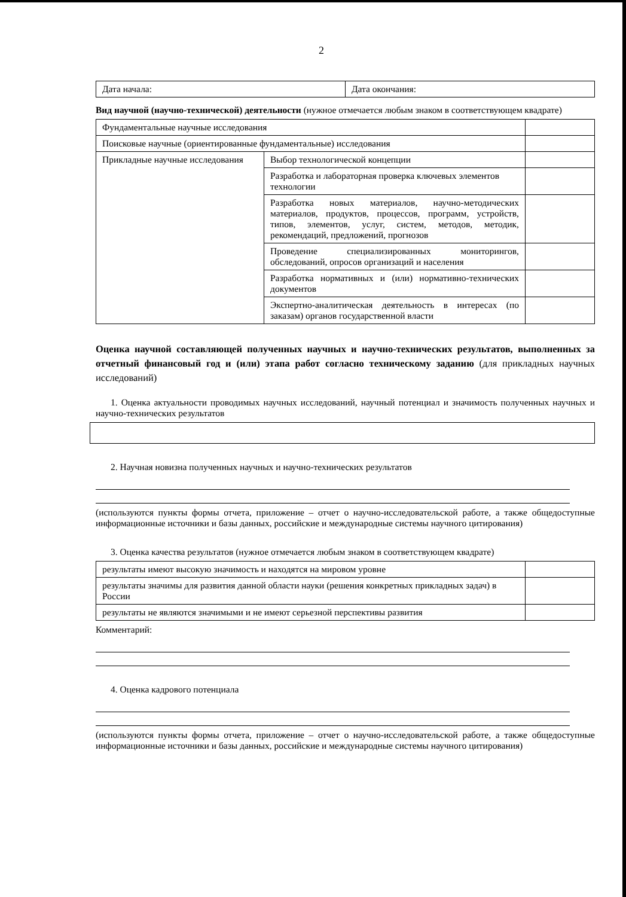2
| Дата начала: | Дата окончания: |
Вид научной (научно-технической) деятельности (нужное отмечается любым знаком в соответствующем квадрате)
| Фундаментальные научные исследования | | |
| Поисковые научные (ориентированные фундаментальные) исследования | | |
| Прикладные научные исследования | Выбор технологической концепции | |
| | Разработка и лабораторная проверка ключевых элементов технологии | |
| | Разработка новых материалов, научно-методических материалов, продуктов, процессов, программ, устройств, типов, элементов, услуг, систем, методов, методик, рекомендаций, предложений, прогнозов | |
| | Проведение специализированных мониторингов, обследований, опросов организаций и населения | |
| | Разработка нормативных и (или) нормативно-технических документов | |
| | Экспертно-аналитическая деятельность в интересах (по заказам) органов государственной власти | |
Оценка научной составляющей полученных научных и научно-технических результатов, выполненных за отчетный финансовый год и (или) этапа работ согласно техническому заданию (для прикладных научных исследований)
1. Оценка актуальности проводимых научных исследований, научный потенциал и значимость полученных научных и научно-технических результатов
2. Научная новизна полученных научных и научно-технических результатов
(используются пункты формы отчета, приложение – отчет о научно-исследовательской работе, а также общедоступные информационные источники и базы данных, российские и международные системы научного цитирования)
3. Оценка качества результатов (нужное отмечается любым знаком в соответствующем квадрате)
| результаты имеют высокую значимость и находятся на мировом уровне | |
| результаты значимы для развития данной области науки (решения конкретных прикладных задач) в России | |
| результаты не являются значимыми и не имеют серьезной перспективы развития | |
Комментарий:
4. Оценка кадрового потенциала
(используются пункты формы отчета, приложение – отчет о научно-исследовательской работе, а также общедоступные информационные источники и базы данных, российские и международные системы научного цитирования)